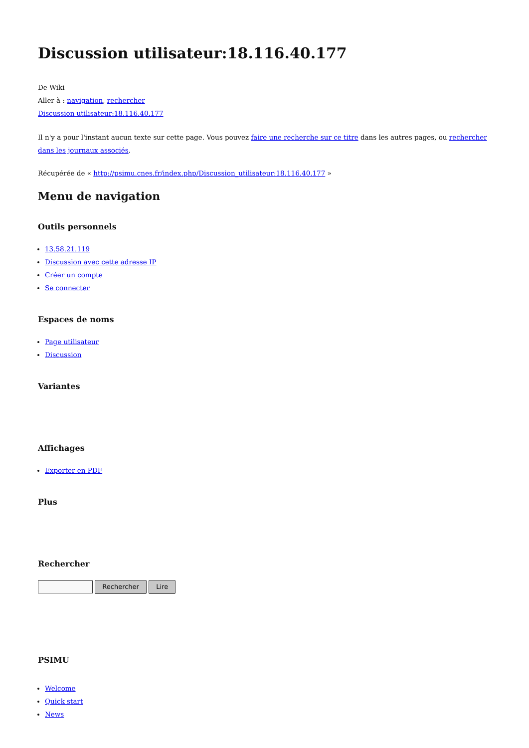Discussion utilisateur:18.116.40.177
De Wiki
Aller à : navigation, rechercher
Discussion utilisateur:18.116.40.177
Il n'y a pour l'instant aucun texte sur cette page. Vous pouvez faire une recherche sur ce titre dans les autres pages, ou rechercher dans les journaux associés.
Récupérée de « http://psimu.cnes.fr/index.php/Discussion_utilisateur:18.116.40.177 »
Menu de navigation
Outils personnels
13.58.21.119
Discussion avec cette adresse IP
Créer un compte
Se connecter
Espaces de noms
Page utilisateur
Discussion
Variantes
Affichages
Exporter en PDF
Plus
Rechercher
Rechercher Lire
PSIMU
Welcome
Quick start
News